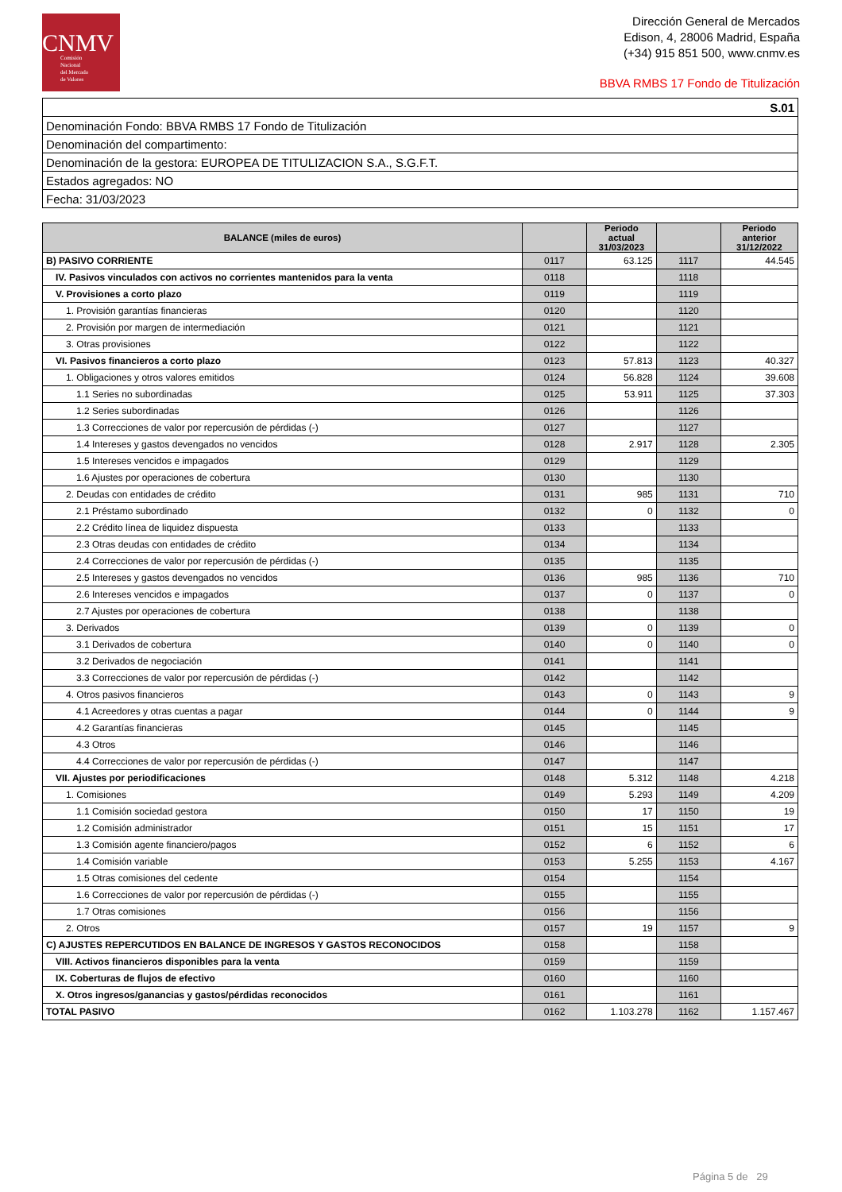CNMV
Comisión
Nacional
del Mercado
de Valores
Dirección General de Mercados
Edison, 4, 28006 Madrid, España
(+34) 915 851 500, www.cnmv.es
BBVA RMBS 17 Fondo de Titulización
| S.01 |
| Denominación Fondo: BBVA RMBS 17 Fondo de Titulización |
| Denominación del compartimento: |
| Denominación de la gestora: EUROPEA DE TITULIZACION S.A., S.G.F.T. |
| Estados agregados: NO |
| Fecha: 31/03/2023 |
| BALANCE (miles de euros) | | Periodo actual 31/03/2023 | | Periodo anterior 31/12/2022 |
| --- | --- | --- | --- | --- |
| B) PASIVO CORRIENTE | 0117 | 63.125 | 1117 | 44.545 |
| IV. Pasivos vinculados con activos no corrientes mantenidos para la venta | 0118 | | 1118 | |
| V. Provisiones a corto plazo | 0119 | | 1119 | |
| 1. Provisión garantías financieras | 0120 | | 1120 | |
| 2. Provisión por margen de intermediación | 0121 | | 1121 | |
| 3. Otras provisiones | 0122 | | 1122 | |
| VI. Pasivos financieros a corto plazo | 0123 | 57.813 | 1123 | 40.327 |
| 1. Obligaciones y otros valores emitidos | 0124 | 56.828 | 1124 | 39.608 |
| 1.1 Series no subordinadas | 0125 | 53.911 | 1125 | 37.303 |
| 1.2 Series subordinadas | 0126 | | 1126 | |
| 1.3 Correcciones de valor por repercusión de pérdidas (-) | 0127 | | 1127 | |
| 1.4 Intereses y gastos devengados no vencidos | 0128 | 2.917 | 1128 | 2.305 |
| 1.5 Intereses vencidos e impagados | 0129 | | 1129 | |
| 1.6 Ajustes por operaciones de cobertura | 0130 | | 1130 | |
| 2. Deudas con entidades de crédito | 0131 | 985 | 1131 | 710 |
| 2.1 Préstamo subordinado | 0132 | 0 | 1132 | 0 |
| 2.2 Crédito línea de liquidez dispuesta | 0133 | | 1133 | |
| 2.3 Otras deudas con entidades de crédito | 0134 | | 1134 | |
| 2.4 Correcciones de valor por repercusión de pérdidas (-) | 0135 | | 1135 | |
| 2.5 Intereses y gastos devengados no vencidos | 0136 | 985 | 1136 | 710 |
| 2.6 Intereses vencidos e impagados | 0137 | 0 | 1137 | 0 |
| 2.7 Ajustes por operaciones de cobertura | 0138 | | 1138 | |
| 3. Derivados | 0139 | 0 | 1139 | 0 |
| 3.1 Derivados de cobertura | 0140 | 0 | 1140 | 0 |
| 3.2 Derivados de negociación | 0141 | | 1141 | |
| 3.3 Correcciones de valor por repercusión de pérdidas (-) | 0142 | | 1142 | |
| 4. Otros pasivos financieros | 0143 | 0 | 1143 | 9 |
| 4.1 Acreedores y otras cuentas a pagar | 0144 | 0 | 1144 | 9 |
| 4.2 Garantías financieras | 0145 | | 1145 | |
| 4.3 Otros | 0146 | | 1146 | |
| 4.4 Correcciones de valor por repercusión de pérdidas (-) | 0147 | | 1147 | |
| VII. Ajustes por periodificaciones | 0148 | 5.312 | 1148 | 4.218 |
| 1. Comisiones | 0149 | 5.293 | 1149 | 4.209 |
| 1.1 Comisión sociedad gestora | 0150 | 17 | 1150 | 19 |
| 1.2 Comisión administrador | 0151 | 15 | 1151 | 17 |
| 1.3 Comisión agente financiero/pagos | 0152 | 6 | 1152 | 6 |
| 1.4 Comisión variable | 0153 | 5.255 | 1153 | 4.167 |
| 1.5 Otras comisiones del cedente | 0154 | | 1154 | |
| 1.6 Correcciones de valor por repercusión de pérdidas (-) | 0155 | | 1155 | |
| 1.7 Otras comisiones | 0156 | | 1156 | |
| 2. Otros | 0157 | 19 | 1157 | 9 |
| C) AJUSTES REPERCUTIDOS EN BALANCE DE INGRESOS Y GASTOS RECONOCIDOS | 0158 | | 1158 | |
| VIII. Activos financieros disponibles para la venta | 0159 | | 1159 | |
| IX. Coberturas de flujos de efectivo | 0160 | | 1160 | |
| X. Otros ingresos/ganancias y gastos/pérdidas reconocidos | 0161 | | 1161 | |
| TOTAL PASIVO | 0162 | 1.103.278 | 1162 | 1.157.467 |
Página 5 de 29